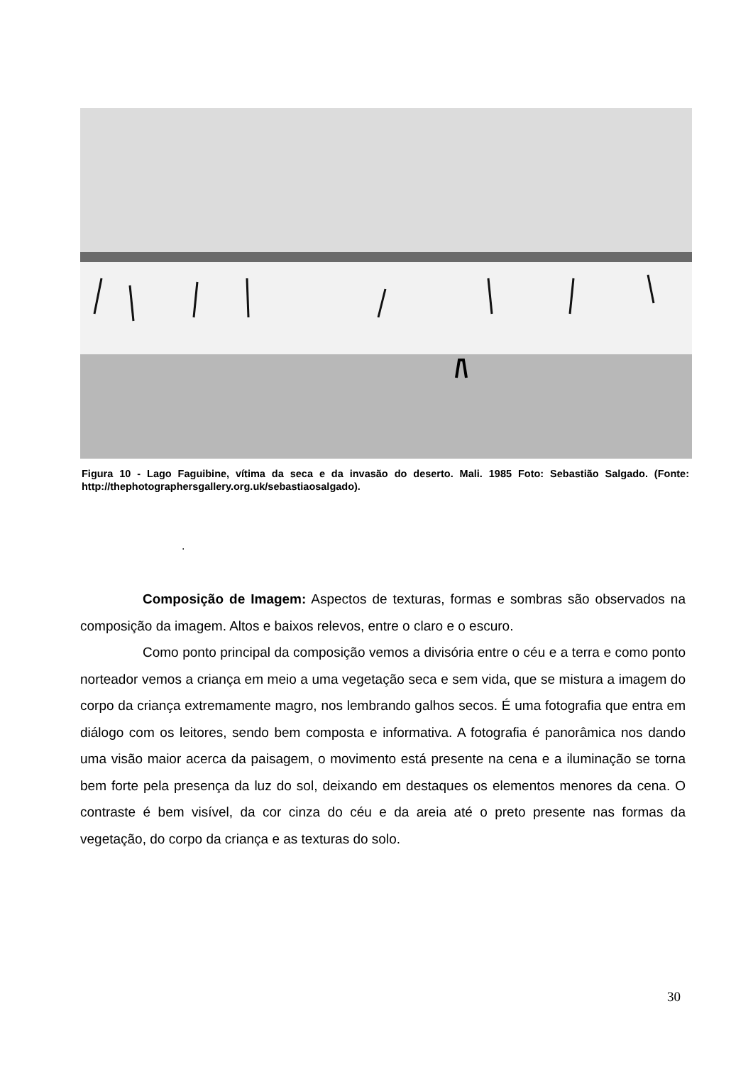Figura 10 - Lago Faguibine, vítima da seca e da invasão do deserto. Mali. 1985 Foto: Sebastião Salgado. (Fonte: http://thephotographersgallery.org.uk/sebastiaosalgado).
.
Composição de Imagem: Aspectos de texturas, formas e sombras são observados na composição da imagem. Altos e baixos relevos, entre o claro e o escuro.
Como ponto principal da composição vemos a divisória entre o céu e a terra e como ponto norteador vemos a criança em meio a uma vegetação seca e sem vida, que se mistura a imagem do corpo da criança extremamente magro, nos lembrando galhos secos. É uma fotografia que entra em diálogo com os leitores, sendo bem composta e informativa. A fotografia é panorâmica nos dando uma visão maior acerca da paisagem, o movimento está presente na cena e a iluminação se torna bem forte pela presença da luz do sol, deixando em destaques os elementos menores da cena. O contraste é bem visível, da cor cinza do céu e da areia até o preto presente nas formas da vegetação, do corpo da criança e as texturas do solo.
30